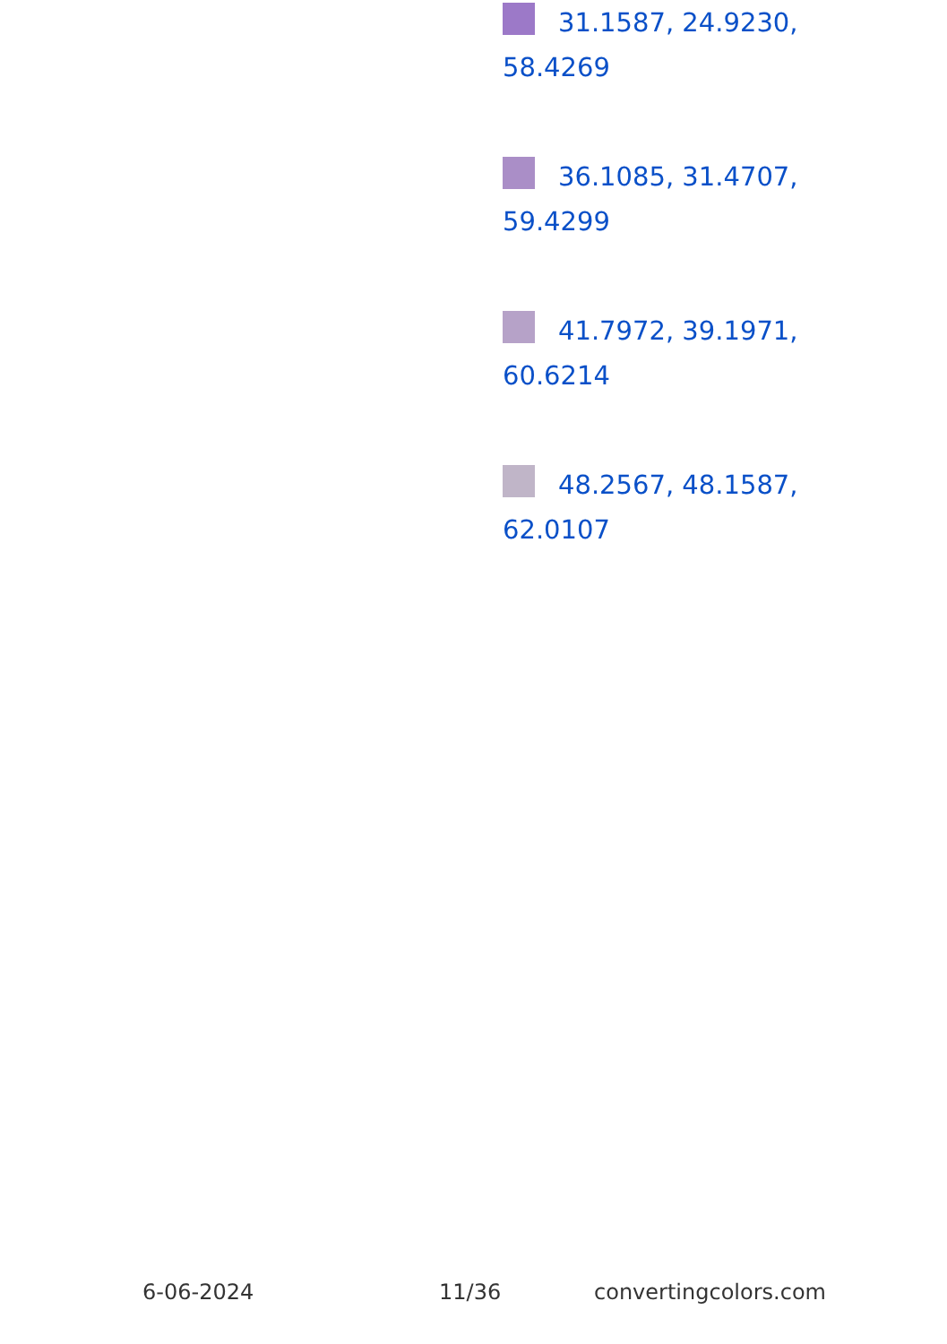31.1587, 24.9230, 58.4269
36.1085, 31.4707, 59.4299
41.7972, 39.1971, 60.6214
48.2567, 48.1587, 62.0107
6-06-2024 11/36 convertingcolors.com